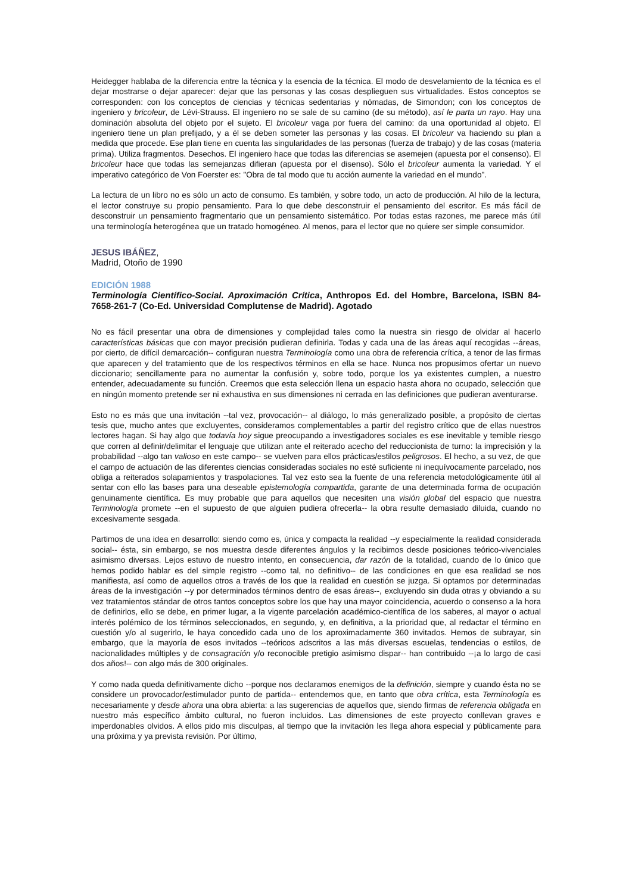Heidegger hablaba de la diferencia entre la técnica y la esencia de la técnica. El modo de desvelamiento de la técnica es el dejar mostrarse o dejar aparecer: dejar que las personas y las cosas desplieguen sus virtualidades. Estos conceptos se corresponden: con los conceptos de ciencias y técnicas sedentarias y nómadas, de Simondon; con los conceptos de ingeniero y bricoleur, de Lévi-Strauss. El ingeniero no se sale de su camino (de su método), así le parta un rayo. Hay una dominación absoluta del objeto por el sujeto. El bricoleur vaga por fuera del camino: da una oportunidad al objeto. El ingeniero tiene un plan prefijado, y a él se deben someter las personas y las cosas. El bricoleur va haciendo su plan a medida que procede. Ese plan tiene en cuenta las singularidades de las personas (fuerza de trabajo) y de las cosas (materia prima). Utiliza fragmentos. Desechos. El ingeniero hace que todas las diferencias se asemejen (apuesta por el consenso). El bricoleur hace que todas las semejanzas difieran (apuesta por el disenso). Sólo el bricoleur aumenta la variedad. Y el imperativo categórico de Von Foerster es: "Obra de tal modo que tu acción aumente la variedad en el mundo".
La lectura de un libro no es sólo un acto de consumo. Es también, y sobre todo, un acto de producción. Al hilo de la lectura, el lector construye su propio pensamiento. Para lo que debe desconstruir el pensamiento del escritor. Es más fácil de desconstruir un pensamiento fragmentario que un pensamiento sistemático. Por todas estas razones, me parece más útil una terminología heterogénea que un tratado homogéneo. Al menos, para el lector que no quiere ser simple consumidor.
JESUS IBÁÑEZ,
Madrid, Otoño de 1990
EDICIÓN 1988
Terminología Científico-Social. Aproximación Crítica, Anthropos Ed. del Hombre, Barcelona, ISBN 84-7658-261-7 (Co-Ed. Universidad Complutense de Madrid). Agotado
No es fácil presentar una obra de dimensiones y complejidad tales como la nuestra sin riesgo de olvidar al hacerlo características básicas que con mayor precisión pudieran definirla. Todas y cada una de las áreas aquí recogidas --áreas, por cierto, de difícil demarcación-- configuran nuestra Terminología como una obra de referencia crítica, a tenor de las firmas que aparecen y del tratamiento que de los respectivos términos en ella se hace. Nunca nos propusimos ofertar un nuevo diccionario; sencillamente para no aumentar la confusión y, sobre todo, porque los ya existentes cumplen, a nuestro entender, adecuadamente su función. Creemos que esta selección llena un espacio hasta ahora no ocupado, selección que en ningún momento pretende ser ni exhaustiva en sus dimensiones ni cerrada en las definiciones que pudieran aventurarse.
Esto no es más que una invitación --tal vez, provocación-- al diálogo, lo más generalizado posible, a propósito de ciertas tesis que, mucho antes que excluyentes, consideramos complementables a partir del registro crítico que de ellas nuestros lectores hagan. Si hay algo que todavía hoy sigue preocupando a investigadores sociales es ese inevitable y temible riesgo que corren al definir/delimitar el lenguaje que utilizan ante el reiterado acecho del reduccionista de turno: la imprecisión y la probabilidad --algo tan valioso en este campo-- se vuelven para ellos prácticas/estilos peligrosos. El hecho, a su vez, de que el campo de actuación de las diferentes ciencias consideradas sociales no esté suficiente ni inequívocamente parcelado, nos obliga a reiterados solapamientos y traspolaciones. Tal vez esto sea la fuente de una referencia metodológicamente útil al sentar con ello las bases para una deseable epistemología compartida, garante de una determinada forma de ocupación genuinamente científica. Es muy probable que para aquellos que necesiten una visión global del espacio que nuestra Terminología promete --en el supuesto de que alguien pudiera ofrecerla-- la obra resulte demasiado diluida, cuando no excesivamente sesgada.
Partimos de una idea en desarrollo: siendo como es, única y compacta la realidad --y especialmente la realidad considerada social-- ésta, sin embargo, se nos muestra desde diferentes ángulos y la recibimos desde posiciones teórico-vivenciales asimismo diversas. Lejos estuvo de nuestro intento, en consecuencia, dar razón de la totalidad, cuando de lo único que hemos podido hablar es del simple registro --como tal, no definitivo-- de las condiciones en que esa realidad se nos manifiesta, así como de aquellos otros a través de los que la realidad en cuestión se juzga. Si optamos por determinadas áreas de la investigación --y por determinados términos dentro de esas áreas--, excluyendo sin duda otras y obviando a su vez tratamientos stándar de otros tantos conceptos sobre los que hay una mayor coincidencia, acuerdo o consenso a la hora de definirlos, ello se debe, en primer lugar, a la vigente parcelación académico-científica de los saberes, al mayor o actual interés polémico de los términos seleccionados, en segundo, y, en definitiva, a la prioridad que, al redactar el término en cuestión y/o al sugerirlo, le haya concedido cada uno de los aproximadamente 360 invitados. Hemos de subrayar, sin embargo, que la mayoría de esos invitados --teóricos adscritos a las más diversas escuelas, tendencias o estilos, de nacionalidades múltiples y de consagración y/o reconocible pretigio asimismo dispar-- han contribuido --¡a lo largo de casi dos años!-- con algo más de 300 originales.
Y como nada queda definitivamente dicho --porque nos declaramos enemigos de la definición, siempre y cuando ésta no se considere un provocador/estimulador punto de partida-- entendemos que, en tanto que obra crítica, esta Terminología es necesariamente y desde ahora una obra abierta: a las sugerencias de aquellos que, siendo firmas de referencia obligada en nuestro más específico ámbito cultural, no fueron incluidos. Las dimensiones de este proyecto conllevan graves e imperdonables olvidos. A ellos pido mis disculpas, al tiempo que la invitación les llega ahora especial y públicamente para una próxima y ya prevista revisión. Por último,